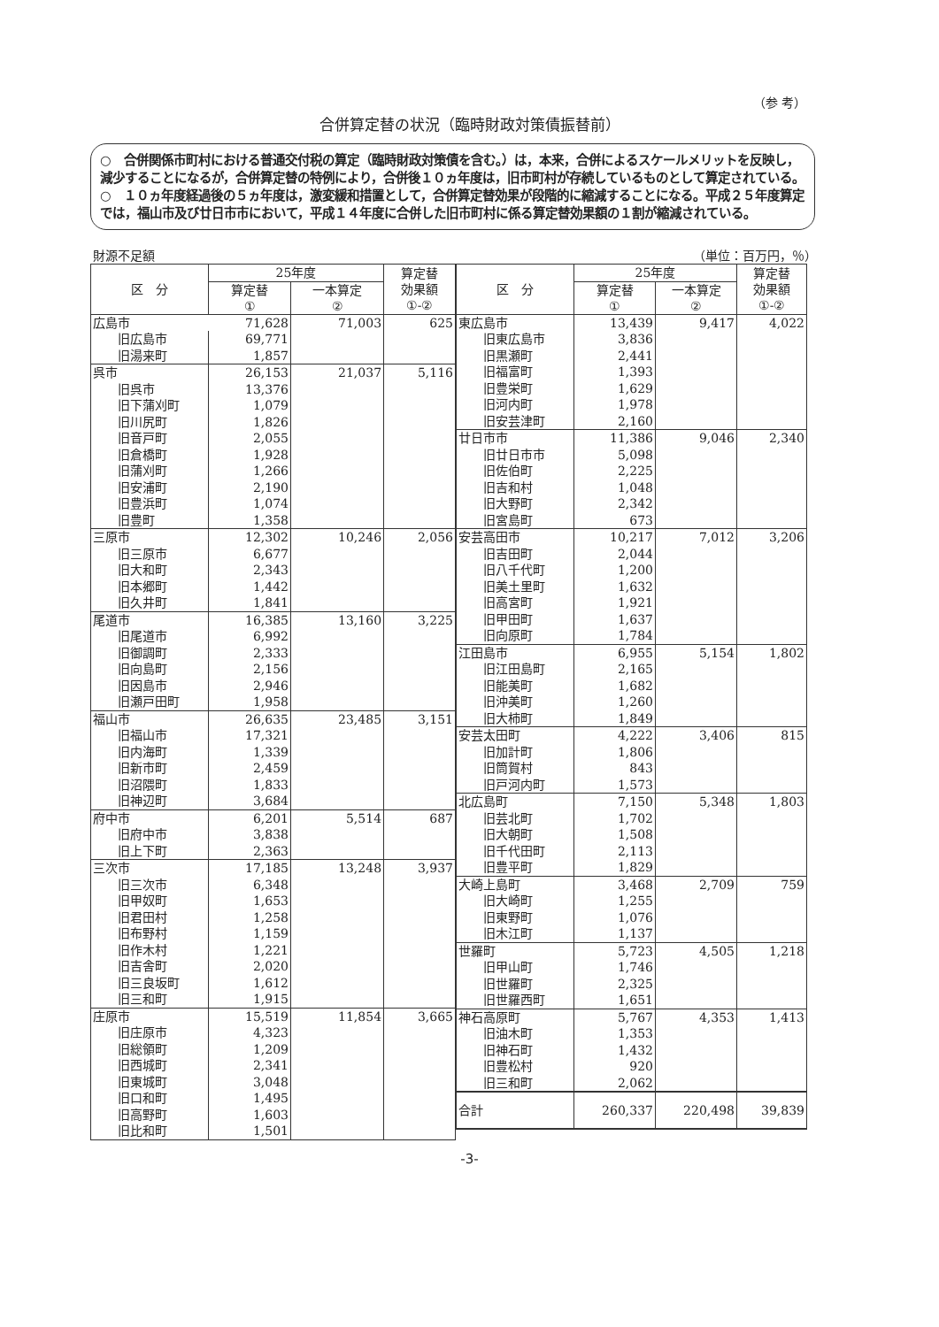（参 考）
合併算定替の状況（臨時財政対策債振替前）
○　合併関係市町村における普通交付税の算定（臨時財政対策債を含む。）は，本来，合併によるスケールメリットを反映し，減少することになるが，合併算定替の特例により，合併後１０ヵ年度は，旧市町村が存続しているものとして算定されている。
○　１０ヵ年度経過後の５ヵ年度は，激変緩和措置として，合併算定替効果が段階的に縮減することになる。平成２５年度算定では，福山市及び廿日市市において，平成１４年度に合併した旧市町村に係る算定替効果額の１割が縮減されている。
財源不足額 （単位：百万円，％）
| 区 分 | 25年度 | | 算定替 効果額 ①-② |
| --- | --- | --- | --- |
| | 算定替 ① | 一本算定 ② | |
| 広島市 71,628 | | 71,003 | 625 |
| 旧広島市 | 69,771 | | |
| 旧湯来町 | 1,857 | | |
| 呉市 | 26,153 | 21,037 | 5,116 |
| 旧呉市 | 13,376 | | |
| 旧下蒲刈町 | 1,079 | | |
| 旧川尻町 | 1,826 | | |
| 旧音戸町 | 2,055 | | |
| 旧倉橋町 | 1,928 | | |
| 旧蒲刈町 | 1,266 | | |
| 旧安浦町 | 2,190 | | |
| 旧豊浜町 | 1,074 | | |
| 旧豊町 | 1,358 | | |
| 三原市 | 12,302 | 10,246 | 2,056 |
| 旧三原市 | 6,677 | | |
| 旧大和町 | 2,343 | | |
| 旧本郷町 | 1,442 | | |
| 旧久井町 | 1,841 | | |
| 尾道市 | 16,385 | 13,160 | 3,225 |
| 旧尾道市 | 6,992 | | |
| 旧御調町 | 2,333 | | |
| 旧向島町 | 2,156 | | |
| 旧因島市 | 2,946 | | |
| 旧瀬戸田町 | 1,958 | | |
| 福山市 | 26,635 | 23,485 | 3,151 |
| 旧福山市 | 17,321 | | |
| 旧内海町 | 1,339 | | |
| 旧新市町 | 2,459 | | |
| 旧沼隈町 | 1,833 | | |
| 旧神辺町 | 3,684 | | |
| 府中市 | 6,201 | 5,514 | 687 |
| 旧府中市 | 3,838 | | |
| 旧上下町 | 2,363 | | |
| 三次市 | 17,185 | 13,248 | 3,937 |
| 旧三次市 | 6,348 | | |
| 旧甲奴町 | 1,653 | | |
| 旧君田村 | 1,258 | | |
| 旧布野村 | 1,159 | | |
| 旧作木村 | 1,221 | | |
| 旧吉舎町 | 2,020 | | |
| 旧三良坂町 | 1,612 | | |
| 旧三和町 | 1,915 | | |
| 庄原市 | 15,519 | 11,854 | 3,665 |
| 旧庄原市 | 4,323 | | |
| 旧総領町 | 1,209 | | |
| 旧西城町 | 2,341 | | |
| 旧東城町 | 3,048 | | |
| 旧口和町 | 1,495 | | |
| 旧高野町 | 1,603 | | |
| 旧比和町 | 1,501 | | |
| 区 分 | 25年度 | | 算定替 効果額 ①-② |
| --- | --- | --- | --- |
| | 算定替 ① | 一本算定 ② | |
| 東広島市 | 13,439 | 9,417 | 4,022 |
| 旧東広島市 | 3,836 | | |
| 旧黒瀬町 | 2,441 | | |
| 旧福富町 | 1,393 | | |
| 旧豊栄町 | 1,629 | | |
| 旧河内町 | 1,978 | | |
| 旧安芸津町 | 2,160 | | |
| 廿日市市 | 11,386 | 9,046 | 2,340 |
| 旧廿日市市 | 5,098 | | |
| 旧佐伯町 | 2,225 | | |
| 旧吉和村 | 1,048 | | |
| 旧大野町 | 2,342 | | |
| 旧宮島町 | 673 | | |
| 安芸高田市 | 10,217 | 7,012 | 3,206 |
| 旧吉田町 | 2,044 | | |
| 旧八千代町 | 1,200 | | |
| 旧美土里町 | 1,632 | | |
| 旧高宮町 | 1,921 | | |
| 旧甲田町 | 1,637 | | |
| 旧向原町 | 1,784 | | |
| 江田島市 | 6,955 | 5,154 | 1,802 |
| 旧江田島町 | 2,165 | | |
| 旧能美町 | 1,682 | | |
| 旧沖美町 | 1,260 | | |
| 旧大柿町 | 1,849 | | |
| 安芸太田町 | 4,222 | 3,406 | 815 |
| 旧加計町 | 1,806 | | |
| 旧筒賀村 | 843 | | |
| 旧戸河内町 | 1,573 | | |
| 北広島町 | 7,150 | 5,348 | 1,803 |
| 旧芸北町 | 1,702 | | |
| 旧大朝町 | 1,508 | | |
| 旧千代田町 | 2,113 | | |
| 旧豊平町 | 1,829 | | |
| 大崎上島町 | 3,468 | 2,709 | 759 |
| 旧大崎町 | 1,255 | | |
| 旧東野町 | 1,076 | | |
| 旧木江町 | 1,137 | | |
| 世羅町 | 5,723 | 4,505 | 1,218 |
| 旧甲山町 | 1,746 | | |
| 旧世羅町 | 2,325 | | |
| 旧世羅西町 | 1,651 | | |
| 神石高原町 | 5,767 | 4,353 | 1,413 |
| 旧油木町 | 1,353 | | |
| 旧神石町 | 1,432 | | |
| 旧豊松村 | 920 | | |
| 旧三和町 | 2,062 | | |
| 合計 | 260,337 | 220,498 | 39,839 |
-3-